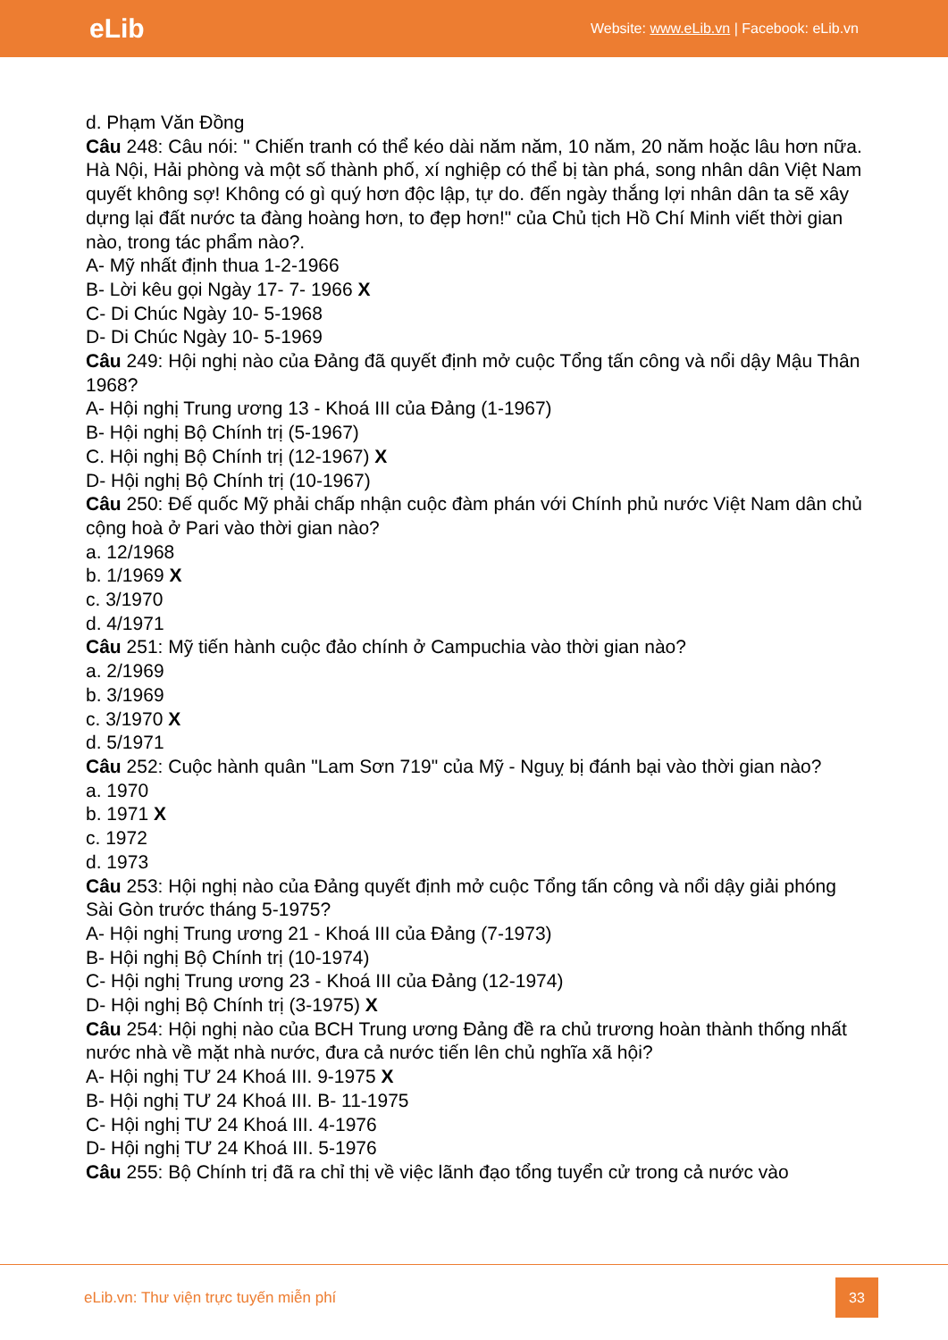eLib
Website: www.eLib.vn | Facebook: eLib.vn
d. Phạm Văn Đồng
Câu 248: Câu nói: " Chiến tranh có thể kéo dài năm năm, 10 năm, 20 năm hoặc lâu hơn nữa. Hà Nội, Hải phòng và một số thành phố, xí nghiệp có thể bị tàn phá, song nhân dân Việt Nam quyết không sợ! Không có gì quý hơn độc lập, tự do. đến ngày thắng lợi nhân dân ta sẽ xây dựng lại đất nước ta đàng hoàng hơn, to đẹp hơn!" của Chủ tịch Hồ Chí Minh viết thời gian nào, trong tác phẩm nào?.
A- Mỹ nhất định thua 1-2-1966
B- Lời kêu gọi Ngày 17- 7- 1966 X
C- Di Chúc Ngày 10- 5-1968
D- Di Chúc Ngày 10- 5-1969
Câu 249: Hội nghị nào của Đảng đã quyết định mở cuộc Tổng tấn công và nổi dậy Mậu Thân 1968?
A- Hội nghị Trung ương 13 - Khoá III của Đảng (1-1967)
B- Hội nghị Bộ Chính trị (5-1967)
C. Hội nghị Bộ Chính trị (12-1967) X
D- Hội nghị Bộ Chính trị (10-1967)
Câu 250: Đế quốc Mỹ phải chấp nhận cuộc đàm phán với Chính phủ nước Việt Nam dân chủ cộng hoà ở Pari vào thời gian nào?
a. 12/1968
b. 1/1969 X
c. 3/1970
d. 4/1971
Câu 251: Mỹ tiến hành cuộc đảo chính ở Campuchia vào thời gian nào?
a. 2/1969
b. 3/1969
c. 3/1970 X
d. 5/1971
Câu 252: Cuộc hành quân "Lam Sơn 719" của Mỹ - Nguỵ bị đánh bại vào thời gian nào?
a. 1970
b. 1971 X
c. 1972
d. 1973
Câu 253: Hội nghị nào của Đảng quyết định mở cuộc Tổng tấn công và nổi dậy giải phóng Sài Gòn trước tháng 5-1975?
A- Hội nghị Trung ương 21 - Khoá III của Đảng (7-1973)
B- Hội nghị Bộ Chính trị (10-1974)
C- Hội nghị Trung ương 23 - Khoá III của Đảng (12-1974)
D- Hội nghị Bộ Chính trị (3-1975) X
Câu 254: Hội nghị nào của BCH Trung ương Đảng đề ra chủ trương hoàn thành thống nhất nước nhà về mặt nhà nước, đưa cả nước tiến lên chủ nghĩa xã hội?
A- Hội nghị TƯ 24 Khoá III. 9-1975 X
B- Hội nghị TƯ 24 Khoá III. B- 11-1975
C- Hội nghị TƯ 24 Khoá III. 4-1976
D- Hội nghị TƯ 24 Khoá III. 5-1976
Câu 255: Bộ Chính trị đã ra chỉ thị về việc lãnh đạo tổng tuyển cử trong cả nước vào
eLib.vn: Thư viện trực tuyến miễn phí
33